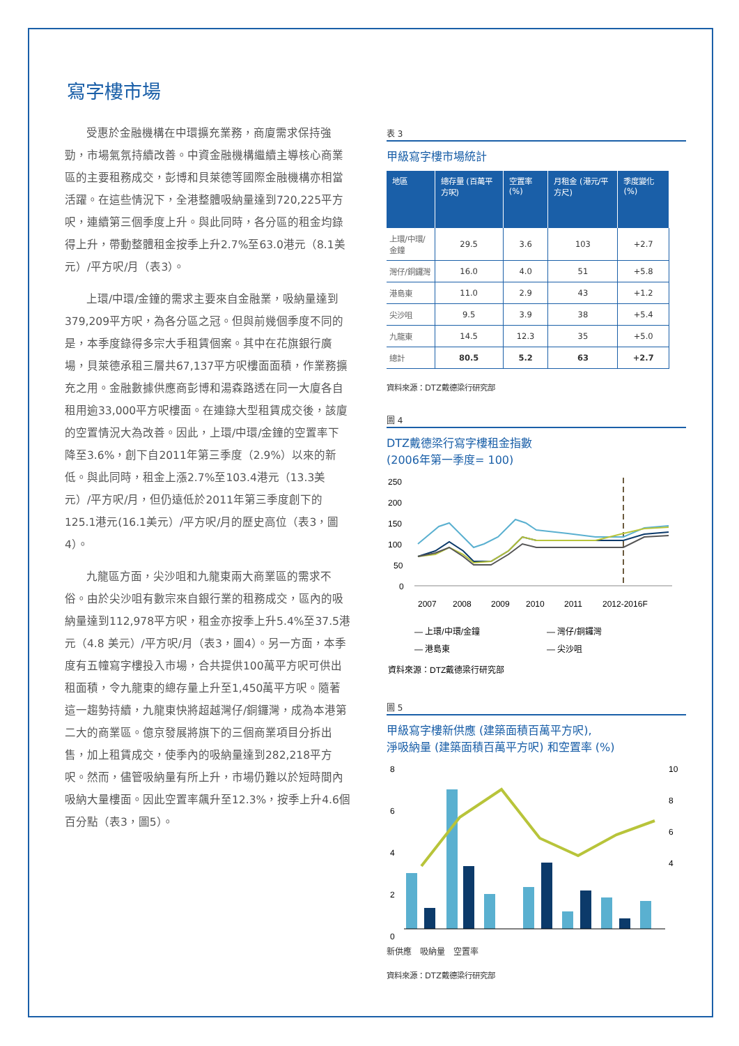寫字樓市場
受惠於金融機構在中環擴充業務，商廈需求保持強勁，市場氣氛持續改善。中資金融機構繼續主導核心商業區的主要租務成交，彭博和貝萊德等國際金融機構亦相當活躍。在這些情況下，全港整體吸納量達到720,225平方呎，連續第三個季度上升。與此同時，各分區的租金均錄得上升，帶動整體租金按季上升2.7%至63.0港元（8.1美元）/平方呎/月（表3）。
上環/中環/金鐘的需求主要來自金融業，吸納量達到379,209平方呎，為各分區之冠。但與前幾個季度不同的是，本季度錄得多宗大手租賃個案。其中在花旗銀行廣場，貝萊德承租三層共67,137平方呎樓面面積，作業務擴充之用。金融數據供應商彭博和湯森路透在同一大廈各自租用逾33,000平方呎樓面。在連錄大型租賃成交後，該廈的空置情況大為改善。因此，上環/中環/金鐘的空置率下降至3.6%，創下自2011年第三季度（2.9%）以來的新低。與此同時，租金上漲2.7%至103.4港元（13.3美元）/平方呎/月，但仍遠低於2011年第三季度創下的125.1港元(16.1美元）/平方呎/月的歷史高位（表3，圖4）。
九龍區方面，尖沙咀和九龍東兩大商業區的需求不俗。由於尖沙咀有數宗來自銀行業的租務成交，區內的吸納量達到112,978平方呎，租金亦按季上升5.4%至37.5港元（4.8 美元）/平方呎/月（表3，圖4）。另一方面，本季度有五幢寫字樓投入市場，合共提供100萬平方呎可供出租面積，令九龍東的總存量上升至1,450萬平方呎。隨著這一趨勢持續，九龍東快將超越灣仔/銅鑼灣，成為本港第二大的商業區。億京發展將旗下的三個商業項目分拆出售，加上租賃成交，使季內的吸納量達到282,218平方呎。然而，儘管吸納量有所上升，市場仍難以於短時間內吸納大量樓面。因此空置率飆升至12.3%，按季上升4.6個百分點（表3，圖5）。
表 3
甲級寫字樓市場統計
| 地區 | 總存量 (百萬平方呎) | 空置率 (%) | 月租金 (港元/平方尺) | 季度變化 (%) |
| --- | --- | --- | --- | --- |
| 上環/中環/金鐘 | 29.5 | 3.6 | 103 | +2.7 |
| 灣仔/銅鑼灣 | 16.0 | 4.0 | 51 | +5.8 |
| 港島東 | 11.0 | 2.9 | 43 | +1.2 |
| 尖沙咀 | 9.5 | 3.9 | 38 | +5.4 |
| 九龍東 | 14.5 | 12.3 | 35 | +5.0 |
| 總計 | 80.5 | 5.2 | 63 | +2.7 |
資料來源：DTZ戴德梁行研究部
圖 4
DTZ戴德梁行寫字樓租金指數
(2006年第一季度= 100)
250
200
150
100
50
0
2007
2008
2009
2010
2011
2012-2016F
— 上環/中環/金鐘
— 灣仔/銅鑼灣
— 港島東
— 尖沙咀
資料來源：DTZ戴德梁行研究部
圖 5
甲級寫字樓新供應 (建築面積百萬平方呎),
淨吸納量 (建築面積百萬平方呎) 和空置率 (%)
8
6
4
2
0
10
8
6
4
新供應　吸納量　空置率
資料來源：DTZ戴德梁行研究部